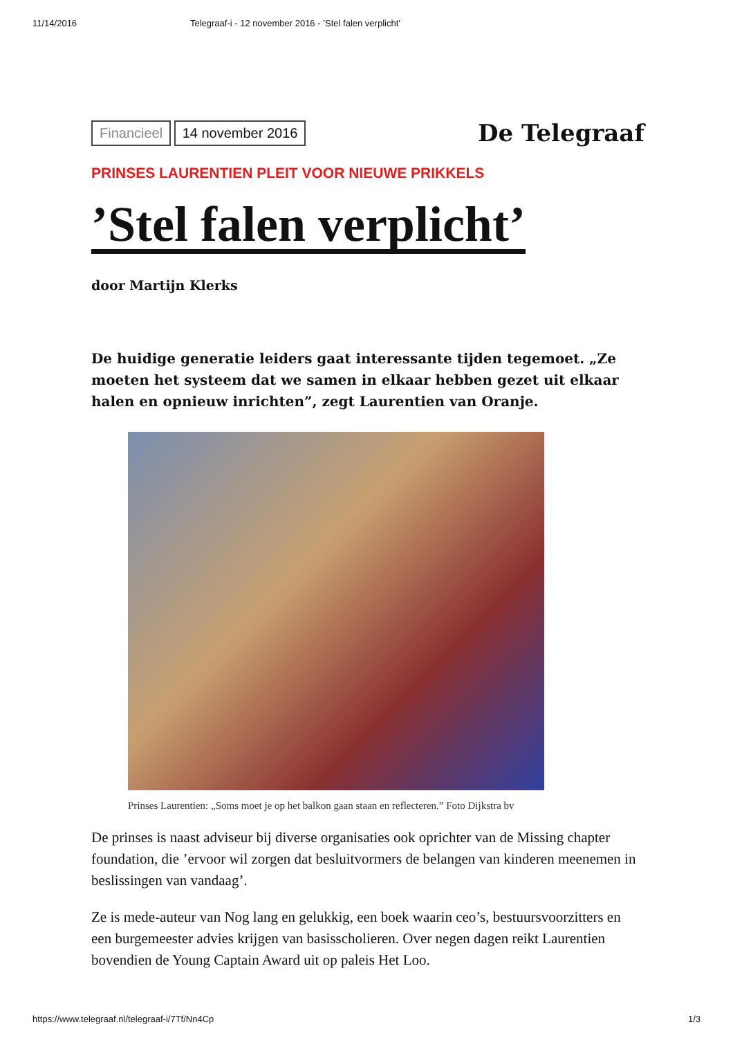11/14/2016 Telegraaf-i - 12 november 2016 - ’Stel falen verplicht’
Financieel 14 november 2016
De Telegraaf
PRINSES LAURENTIEN PLEIT VOOR NIEUWE PRIKKELS
’Stel falen verplicht’
door Martijn Klerks
De huidige generatie leiders gaat interessante tijden tegemoet. „Ze moeten het systeem dat we samen in elkaar hebben gezet uit elkaar halen en opnieuw inrichten”, zegt Laurentien van Oranje.
Prinses Laurentien: „Soms moet je op het balkon gaan staan en reflecteren.” Foto Dijkstra bv
De prinses is naast adviseur bij diverse organisaties ook oprichter van de Missing chapter foundation, die ’ervoor wil zorgen dat besluitvormers de belangen van kinderen meenemen in beslissingen van vandaag’.
Ze is mede-auteur van Nog lang en gelukkig, een boek waarin ceo’s, bestuursvoorzitters en een burgemeester advies krijgen van basisscholieren. Over negen dagen reikt Laurentien bovendien de Young Captain Award uit op paleis Het Loo.
https://www.telegraaf.nl/telegraaf-i/7Tf/Nn4Cp 1/3